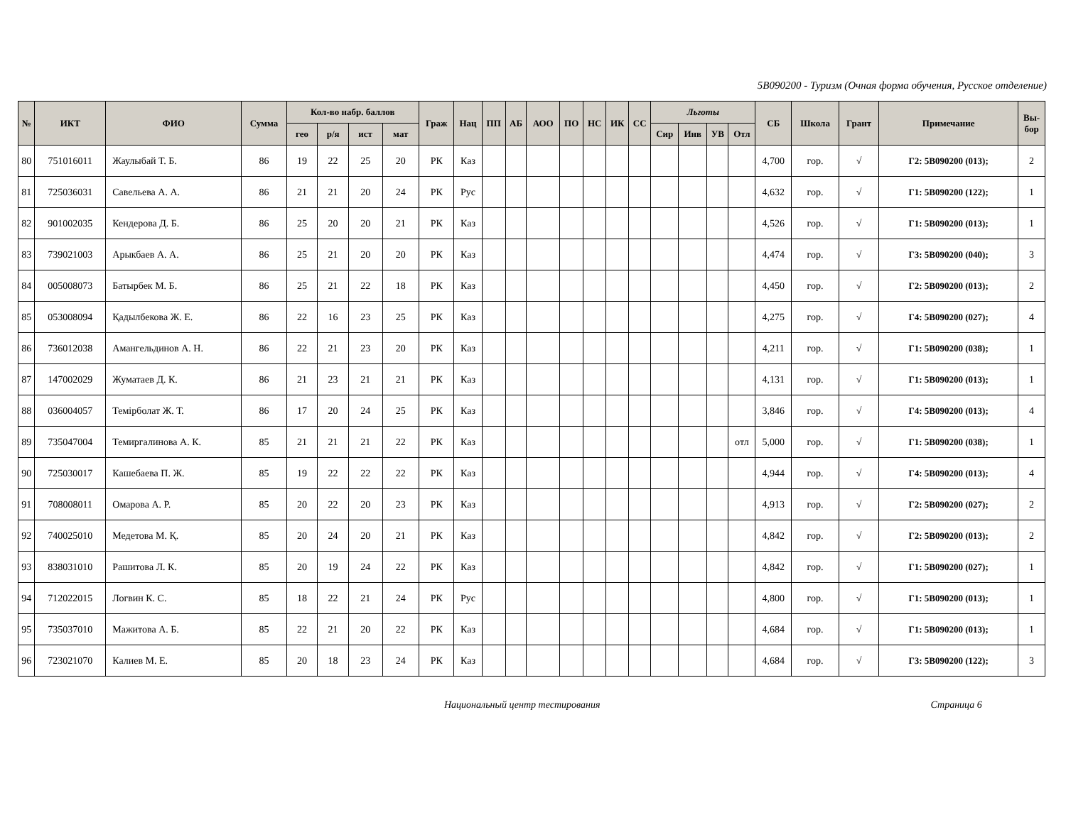5В090200 - Туризм (Очная форма обучения, Русское отделение)
| № | ИКТ | ФИО | Сумма | Кол-во набр. баллов | | | | Граж | Нац | ПП | АБ | АОО | ПО | НС | ИК | СС | Льготы | | | | СБ | Школа | Грант | Примечание | Вы- бор |
| --- | --- | --- | --- | --- | --- | --- | --- | --- | --- | --- | --- | --- | --- | --- | --- | --- | --- | --- | --- | --- | --- | --- | --- | --- | --- |
| | | | | гео | р/я | ист | мат | | | | | | | | | | Сир | Инв | УВ | Отл | | | | | |
| 80 | 751016011 | Жаулыбай Т. Б. | 86 | 19 | 22 | 25 | 20 | РК | Каз | | | | | | | | | | | | 4,700 | гор. | √ | Г2: 5В090200 (013); | 2 |
| 81 | 725036031 | Савельева А. А. | 86 | 21 | 21 | 20 | 24 | РК | Рус | | | | | | | | | | | | 4,632 | гор. | √ | Г1: 5В090200 (122); | 1 |
| 82 | 901002035 | Кендерова Д. Б. | 86 | 25 | 20 | 20 | 21 | РК | Каз | | | | | | | | | | | | 4,526 | гор. | √ | Г1: 5В090200 (013); | 1 |
| 83 | 739021003 | Арыкбаев А. А. | 86 | 25 | 21 | 20 | 20 | РК | Каз | | | | | | | | | | | | 4,474 | гор. | √ | Г3: 5В090200 (040); | 3 |
| 84 | 005008073 | Батырбек М. Б. | 86 | 25 | 21 | 22 | 18 | РК | Каз | | | | | | | | | | | | 4,450 | гор. | √ | Г2: 5В090200 (013); | 2 |
| 85 | 053008094 | Қадылбекова Ж. Е. | 86 | 22 | 16 | 23 | 25 | РК | Каз | | | | | | | | | | | | 4,275 | гор. | √ | Г4: 5В090200 (027); | 4 |
| 86 | 736012038 | Амангельдинов А. Н. | 86 | 22 | 21 | 23 | 20 | РК | Каз | | | | | | | | | | | | 4,211 | гор. | √ | Г1: 5В090200 (038); | 1 |
| 87 | 147002029 | Жуматаев Д. К. | 86 | 21 | 23 | 21 | 21 | РК | Каз | | | | | | | | | | | | 4,131 | гор. | √ | Г1: 5В090200 (013); | 1 |
| 88 | 036004057 | Темірболат Ж. Т. | 86 | 17 | 20 | 24 | 25 | РК | Каз | | | | | | | | | | | | 3,846 | гор. | √ | Г4: 5В090200 (013); | 4 |
| 89 | 735047004 | Темиргалинова А. К. | 85 | 21 | 21 | 21 | 22 | РК | Каз | | | | | | | | | | | отл | 5,000 | гор. | √ | Г1: 5В090200 (038); | 1 |
| 90 | 725030017 | Кашебаева П. Ж. | 85 | 19 | 22 | 22 | 22 | РК | Каз | | | | | | | | | | | | 4,944 | гор. | √ | Г4: 5В090200 (013); | 4 |
| 91 | 708008011 | Омарова А. Р. | 85 | 20 | 22 | 20 | 23 | РК | Каз | | | | | | | | | | | | 4,913 | гор. | √ | Г2: 5В090200 (027); | 2 |
| 92 | 740025010 | Медетова М. Қ. | 85 | 20 | 24 | 20 | 21 | РК | Каз | | | | | | | | | | | | 4,842 | гор. | √ | Г2: 5В090200 (013); | 2 |
| 93 | 838031010 | Рашитова Л. К. | 85 | 20 | 19 | 24 | 22 | РК | Каз | | | | | | | | | | | | 4,842 | гор. | √ | Г1: 5В090200 (027); | 1 |
| 94 | 712022015 | Логвин К. С. | 85 | 18 | 22 | 21 | 24 | РК | Рус | | | | | | | | | | | | 4,800 | гор. | √ | Г1: 5В090200 (013); | 1 |
| 95 | 735037010 | Мажитова А. Б. | 85 | 22 | 21 | 20 | 22 | РК | Каз | | | | | | | | | | | | 4,684 | гор. | √ | Г1: 5В090200 (013); | 1 |
| 96 | 723021070 | Калиев М. Е. | 85 | 20 | 18 | 23 | 24 | РК | Каз | | | | | | | | | | | | 4,684 | гор. | √ | Г3: 5В090200 (122); | 3 |
Национальный центр тестирования Страница 6